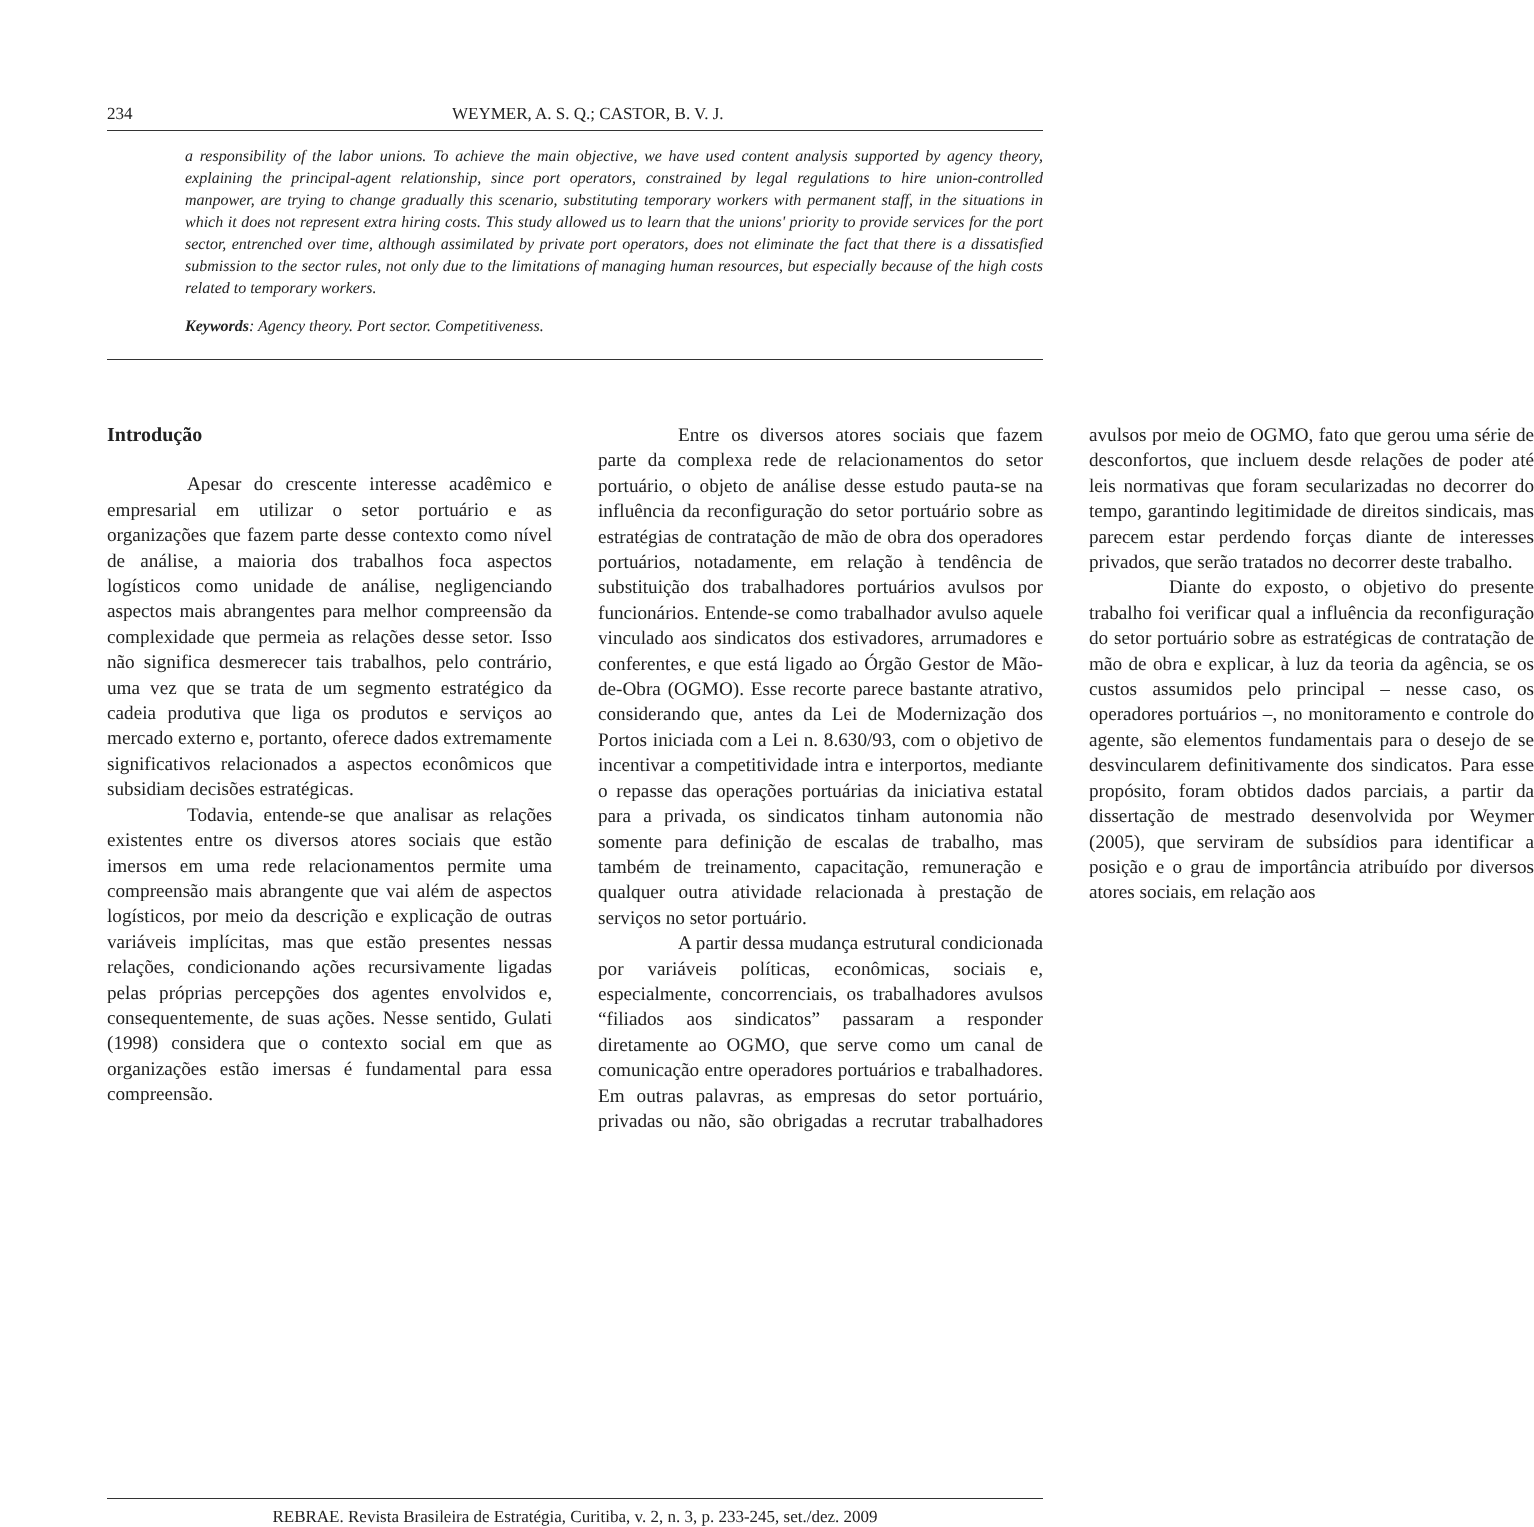234 WEYMER, A. S. Q.; CASTOR, B. V. J.
a responsibility of the labor unions. To achieve the main objective, we have used content analysis supported by agency theory, explaining the principal-agent relationship, since port operators, constrained by legal regulations to hire union-controlled manpower, are trying to change gradually this scenario, substituting temporary workers with permanent staff, in the situations in which it does not represent extra hiring costs. This study allowed us to learn that the unions' priority to provide services for the port sector, entrenched over time, although assimilated by private port operators, does not eliminate the fact that there is a dissatisfied submission to the sector rules, not only due to the limitations of managing human resources, but especially because of the high costs related to temporary workers.
Keywords: Agency theory. Port sector. Competitiveness.
Introdução
Apesar do crescente interesse acadêmico e empresarial em utilizar o setor portuário e as organizações que fazem parte desse contexto como nível de análise, a maioria dos trabalhos foca aspectos logísticos como unidade de análise, negligenciando aspectos mais abrangentes para melhor compreensão da complexidade que permeia as relações desse setor. Isso não significa desmerecer tais trabalhos, pelo contrário, uma vez que se trata de um segmento estratégico da cadeia produtiva que liga os produtos e serviços ao mercado externo e, portanto, oferece dados extremamente significativos relacionados a aspectos econômicos que subsidiam decisões estratégicas.
Todavia, entende-se que analisar as relações existentes entre os diversos atores sociais que estão imersos em uma rede relacionamentos permite uma compreensão mais abrangente que vai além de aspectos logísticos, por meio da descrição e explicação de outras variáveis implícitas, mas que estão presentes nessas relações, condicionando ações recursivamente ligadas pelas próprias percepções dos agentes envolvidos e, consequentemente, de suas ações. Nesse sentido, Gulati (1998) considera que o contexto social em que as organizações estão imersas é fundamental para essa compreensão.
Entre os diversos atores sociais que fazem parte da complexa rede de relacionamentos do setor portuário, o objeto de análise desse estudo pauta-se na influência da reconfiguração do setor portuário sobre as estratégias de contratação de mão de obra dos operadores portuários, notadamente, em relação à tendência de substituição dos trabalhadores portuários avulsos por funcionários. Entende-se como trabalhador avulso aquele vinculado aos sindicatos dos estivadores, arrumadores e conferentes, e que está ligado ao Órgão Gestor de Mão-de-Obra (OGMO). Esse recorte parece bastante atrativo, considerando que, antes da Lei de Modernização dos Portos iniciada com a Lei n. 8.630/93, com o objetivo de incentivar a competitividade intra e interportos, mediante o repasse das operações portuárias da iniciativa estatal para a privada, os sindicatos tinham autonomia não somente para definição de escalas de trabalho, mas também de treinamento, capacitação, remuneração e qualquer outra atividade relacionada à prestação de serviços no setor portuário.
A partir dessa mudança estrutural condicionada por variáveis políticas, econômicas, sociais e, especialmente, concorrenciais, os trabalhadores avulsos “filiados aos sindicatos” passaram a responder diretamente ao OGMO, que serve como um canal de comunicação entre operadores portuários e trabalhadores. Em outras palavras, as empresas do setor portuário, privadas ou não, são obrigadas a recrutar trabalhadores avulsos por meio de OGMO, fato que gerou uma série de desconfortos, que incluem desde relações de poder até leis normativas que foram secularizadas no decorrer do tempo, garantindo legitimidade de direitos sindicais, mas parecem estar perdendo forças diante de interesses privados, que serão tratados no decorrer deste trabalho.
Diante do exposto, o objetivo do presente trabalho foi verificar qual a influência da reconfiguração do setor portuário sobre as estratégicas de contratação de mão de obra e explicar, à luz da teoria da agência, se os custos assumidos pelo principal – nesse caso, os operadores portuários –, no monitoramento e controle do agente, são elementos fundamentais para o desejo de se desvincularem definitivamente dos sindicatos. Para esse propósito, foram obtidos dados parciais, a partir da dissertação de mestrado desenvolvida por Weymer (2005), que serviram de subsídios para identificar a posição e o grau de importância atribuído por diversos atores sociais, em relação aos
REBRAE. Revista Brasileira de Estratégia, Curitiba, v. 2, n. 3, p. 233-245, set./dez. 2009